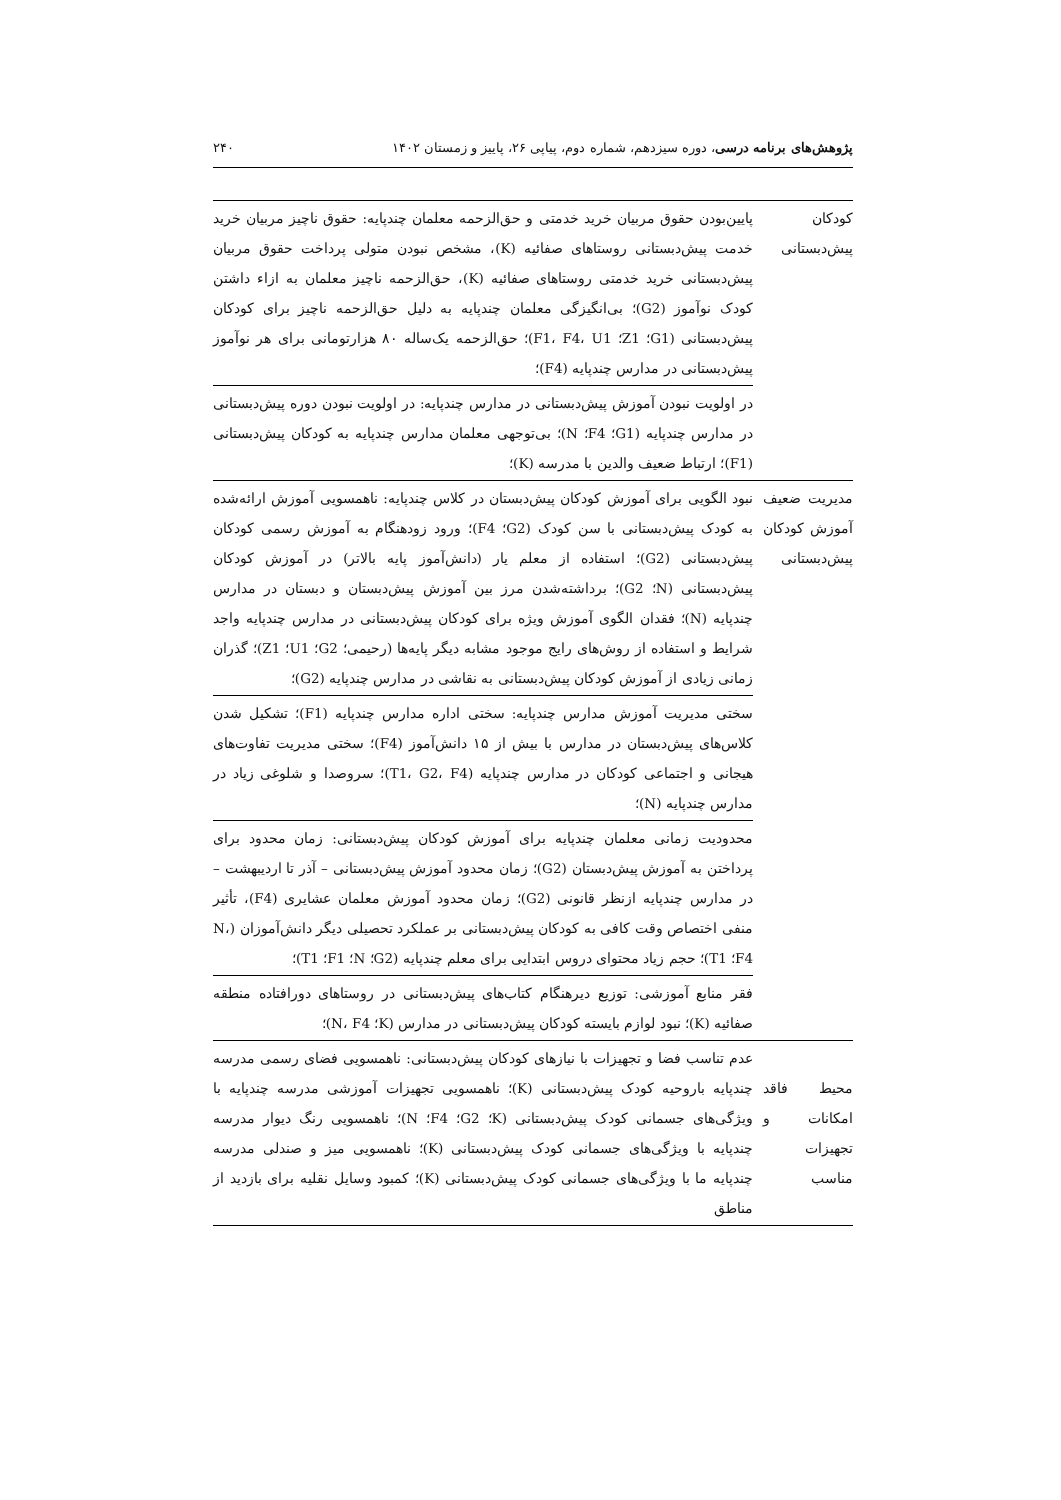پژوهش‌های برنامه درسی، دوره سیزدهم، شماره دوم، پیاپی ۲۶، پاییز و زمستان ۱۴۰۲ ۲۴۰
| کودکان پیش‌دبستانی | پایین‌بودن حقوق مربیان خرید خدمتی و حق‌الزحمه معلمان چندپایه: حقوق ناچیز مربیان خرید خدمت پیش‌دبستانی روستاهای صفائیه (K)، مشخص نبودن متولی پرداخت حقوق مربیان پیش‌دبستانی خرید خدمتی روستاهای صفائیه (K)، حق‌الزحمه ناچیز معلمان به ازاء داشتن کودک نوآموز (G2)؛ بی‌انگیزگی معلمان چندپایه به دلیل حق‌الزحمه ناچیز برای کودکان پیش‌دبستانی (G1؛ Z1؛ F1، F4، U1)؛ حق‌الزحمه یک‌ساله ۸۰ هزارتومانی برای هر نوآموز پیش‌دبستانی در مدارس چندپایه (F4)؛ |
| | در اولویت نبودن آموزش پیش‌دبستانی در مدارس چندپایه: در اولویت نبودن دوره پیش‌دبستانی در مدارس چندپایه (G1؛ F4؛ N)؛ بی‌توجهی معلمان مدارس چندپایه به کودکان پیش‌دبستانی (F1)؛ ارتباط ضعیف والدین با مدرسه (K)؛ |
| مدیریت ضعیف آموزش کودکان پیش‌دبستانی | نبود الگویی برای آموزش کودکان پیش‌دبستان در کلاس چندپایه: ناهمسویی آموزش ارائه‌شده به کودک پیش‌دبستانی با سن کودک (G2؛ F4)؛ ورود زودهنگام به آموزش رسمی کودکان پیش‌دبستانی (G2)؛ استفاده از معلم یار (دانش‌آموز پایه بالاتر) در آموزش کودکان پیش‌دبستانی (N؛ G2)؛ برداشته‌شدن مرز بین آموزش پیش‌دبستان و دبستان در مدارس چندپایه (N)؛ فقدان الگوی آموزش ویژه برای کودکان پیش‌دبستانی در مدارس چندپایه واجد شرایط و استفاده از روش‌های رایج موجود مشابه دیگر پایه‌ها (رحیمی؛ G2؛ U1؛ Z1)؛ گذران زمانی زیادی از آموزش کودکان پیش‌دبستانی به نقاشی در مدارس چندپایه (G2)؛ |
| | سختی مدیریت آموزش مدارس چندپایه: سختی اداره مدارس چندپایه (F1)؛ تشکیل شدن کلاس‌های پیش‌دبستان در مدارس با بیش از ۱۵ دانش‌آموز (F4)؛ سختی مدیریت تفاوت‌های هیجانی و اجتماعی کودکان در مدارس چندپایه (T1، G2، F4)؛ سروصدا و شلوغی زیاد در مدارس چندپایه (N)؛ |
| | محدودیت زمانی معلمان چندپایه برای آموزش کودکان پیش‌دبستانی: زمان محدود برای پرداختن به آموزش پیش‌دبستان (G2)؛ زمان محدود آموزش پیش‌دبستانی – آذر تا اردیبهشت – در مدارس چندپایه ازنظر قانونی (G2)؛ زمان محدود آموزش معلمان عشایری (F4)، تأثیر منفی اختصاص وقت کافی به کودکان پیش‌دبستانی بر عملکرد تحصیلی دیگر دانش‌آموزان (N، F4؛ T1)؛ حجم زیاد محتوای دروس ابتدایی برای معلم چندپایه (G2؛ N؛ F1؛ T1)؛ |
| | فقر منابع آموزشی: توزیع دیرهنگام کتاب‌های پیش‌دبستانی در روستاهای دورافتاده منطقه صفائیه (K)؛ نبود لوازم بایسته کودکان پیش‌دبستانی در مدارس (K؛ N، F4)؛ |
| محیط فاقد امکانات و تجهیزات مناسب | عدم تناسب فضا و تجهیزات با نیازهای کودکان پیش‌دبستانی: ناهمسویی فضای رسمی مدرسه چندپایه باروحیه کودک پیش‌دبستانی (K)؛ ناهمسویی تجهیزات آموزشی مدرسه چندپایه با ویژگی‌های جسمانی کودک پیش‌دبستانی (K؛ G2؛ F4؛ N)؛ ناهمسویی رنگ دیوار مدرسه چندپایه با ویژگی‌های جسمانی کودک پیش‌دبستانی (K)؛ ناهمسویی میز و صندلی مدرسه چندپایه ما با ویژگی‌های جسمانی کودک پیش‌دبستانی (K)؛ کمبود وسایل نقلیه برای بازدید از مناطق |